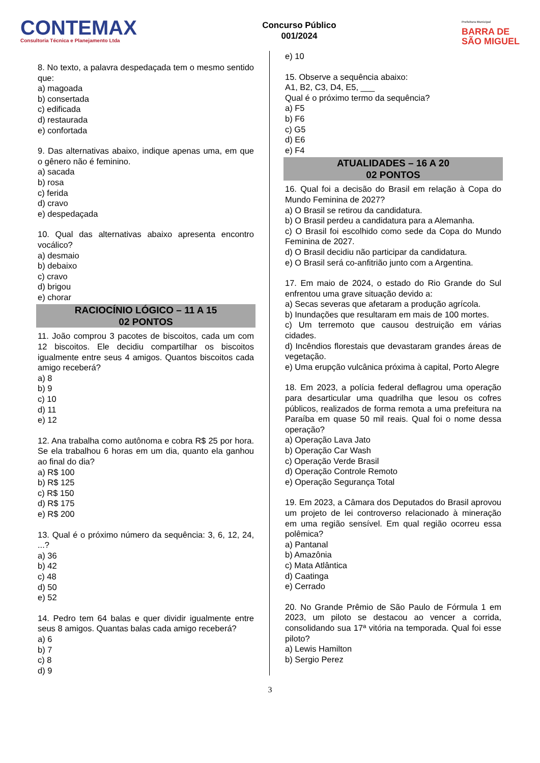CONTEMAX
Consultoria Técnica e Planejamento Ltda
Concurso Público
001/2024
Prefeitura Municipal
BARRA DE
SÃO MIGUEL
8. No texto, a palavra despedaçada tem o mesmo sentido que:
a) magoada
b) consertada
c) edificada
d) restaurada
e) confortada
9. Das alternativas abaixo, indique apenas uma, em que o gênero não é feminino.
a) sacada
b) rosa
c) ferida
d) cravo
e) despedaçada
10. Qual das alternativas abaixo apresenta encontro vocálico?
a) desmaio
b) debaixo
c) cravo
d) brigou
e) chorar
RACIOCÍNIO LÓGICO – 11 A 15
02 PONTOS
11. João comprou 3 pacotes de biscoitos, cada um com 12 biscoitos. Ele decidiu compartilhar os biscoitos igualmente entre seus 4 amigos. Quantos biscoitos cada amigo receberá?
a) 8
b) 9
c) 10
d) 11
e) 12
12. Ana trabalha como autônoma e cobra R$ 25 por hora. Se ela trabalhou 6 horas em um dia, quanto ela ganhou ao final do dia?
a) R$ 100
b) R$ 125
c) R$ 150
d) R$ 175
e) R$ 200
13. Qual é o próximo número da sequência: 3, 6, 12, 24, ...?
a) 36
b) 42
c) 48
d) 50
e) 52
14. Pedro tem 64 balas e quer dividir igualmente entre seus 8 amigos. Quantas balas cada amigo receberá?
a) 6
b) 7
c) 8
d) 9
e) 10
15. Observe a sequência abaixo:
A1, B2, C3, D4, E5, ___
Qual é o próximo termo da sequência?
a) F5
b) F6
c) G5
d) E6
e) F4
ATUALIDADES – 16 A 20
02 PONTOS
16. Qual foi a decisão do Brasil em relação à Copa do Mundo Feminina de 2027?
a) O Brasil se retirou da candidatura.
b) O Brasil perdeu a candidatura para a Alemanha.
c) O Brasil foi escolhido como sede da Copa do Mundo Feminina de 2027.
d) O Brasil decidiu não participar da candidatura.
e) O Brasil será co-anfitrião junto com a Argentina.
17. Em maio de 2024, o estado do Rio Grande do Sul enfrentou uma grave situação devido a:
a) Secas severas que afetaram a produção agrícola.
b) Inundações que resultaram em mais de 100 mortes.
c) Um terremoto que causou destruição em várias cidades.
d) Incêndios florestais que devastaram grandes áreas de vegetação.
e) Uma erupção vulcânica próxima à capital, Porto Alegre
18. Em 2023, a polícia federal deflagrou uma operação para desarticular uma quadrilha que lesou os cofres públicos, realizados de forma remota a uma prefeitura na Paraíba em quase 50 mil reais. Qual foi o nome dessa operação?
a) Operação Lava Jato
b) Operação Car Wash
c) Operação Verde Brasil
d) Operação Controle Remoto
e) Operação Segurança Total
19. Em 2023, a Câmara dos Deputados do Brasil aprovou um projeto de lei controverso relacionado à mineração em uma região sensível. Em qual região ocorreu essa polêmica?
a) Pantanal
b) Amazônia
c) Mata Atlântica
d) Caatinga
e) Cerrado
20. No Grande Prêmio de São Paulo de Fórmula 1 em 2023, um piloto se destacou ao vencer a corrida, consolidando sua 17ª vitória na temporada. Qual foi esse piloto?
a) Lewis Hamilton
b) Sergio Perez
3